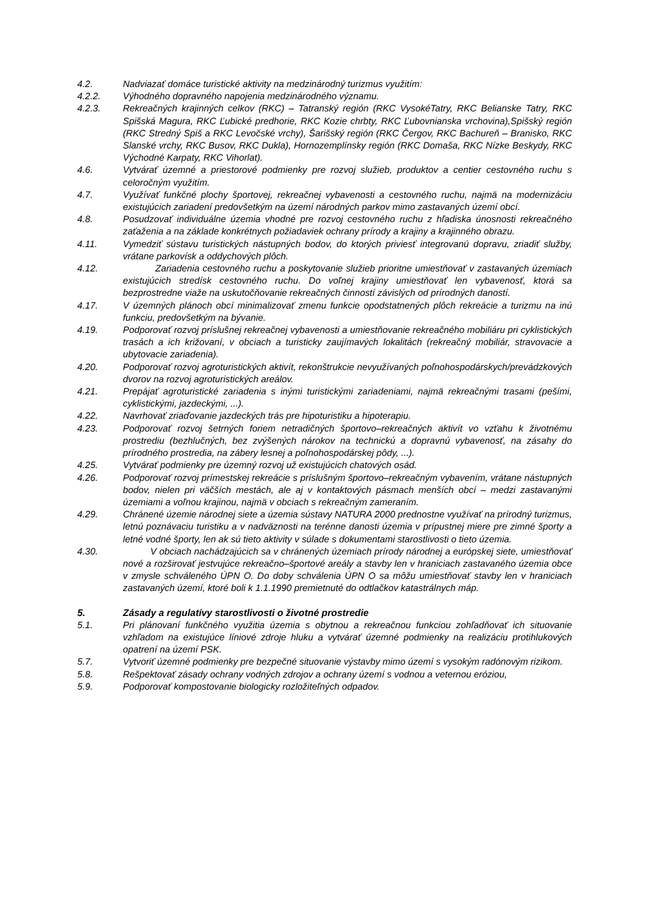4.2. Nadviazať domáce turistické aktivity na medzinárodný turizmus využitím:
4.2.2. Výhodného dopravného napojenia medzinárodného významu.
4.2.3. Rekreačných krajinných celkov (RKC) – Tatranský región (RKC VysokéTatry, RKC Belianske Tatry, RKC Spišská Magura, RKC Ľubické predhorie, RKC Kozie chrbty, RKC Ľubovnianska vrchovina),Spišský región (RKC Stredný Spiš a RKC Levočské vrchy), Šarišský región (RKC Čergov, RKC Bachureň – Branisko, RKC Slanské vrchy, RKC Busov, RKC Dukla), Hornozemplínsky región (RKC Domaša, RKC Nízke Beskydy, RKC Východné Karpaty, RKC Vihorlat).
4.6. Vytvárať územné a priestorové podmienky pre rozvoj služieb, produktov a centier cestovného ruchu s celoročným využitím.
4.7. Využívať funkčné plochy športovej, rekreačnej vybavenosti a cestovného ruchu, najmä na modernizáciu existujúcich zariadení predovšetkým na území národných parkov mimo zastavaných území obcí.
4.8. Posudzovať individuálne územia vhodné pre rozvoj cestovného ruchu z hľadiska únosnosti rekreačného zaťaženia a na základe konkrétnych požiadaviek ochrany prírody a krajiny a krajinného obrazu.
4.11. Vymedziť sústavu turistických nástupných bodov, do ktorých priviesť integrovanú dopravu, zriadiť služby, vrátane parkovísk a oddychových plôch.
4.12. Zariadenia cestovného ruchu a poskytovanie služieb prioritne umiestňovať v zastavaných územiach existujúcich stredísk cestovného ruchu. Do voľnej krajiny umiestňovať len vybavenosť, ktorá sa bezprostredne viaže na uskutočňovanie rekreačných činností závislých od prírodných danos­tí.
4.17. V územných plánoch obcí minimalizovať zmenu funkcie opodstatnených plôch rekreácie a turizmu na inú funkciu, predovšetkým na bývanie.
4.19. Podporovať rozvoj príslušnej rekreačnej vybavenosti a umiestňovanie rekreačného mobiliáru pri cyklistických trasách a ich križovaní, v obciach a turisticky zaujímavých lokalitách (rekreačný mobiliár, stravovacie a ubytovacie zariadenia).
4.20. Podporovať rozvoj agroturistických aktivít, rekonštrukcie nevyužívaných poľnohospodárskych/prevádzkových dvorov na rozvoj agroturistických areálov.
4.21. Prepájať agroturistické zariadenia s inými turistickými zariadeniami, najmä rekreačnými trasami (pešími, cyklistickými, jazdeckými, ...).
4.22. Navrhovať zriaďovanie jazdeckých trás pre hipoturistiku a hipoterapiu.
4.23. Podporovať rozvoj šetrných foriem netradičných športovo–rekreačných aktivít vo vzťahu k životnému prostrediu (bezhlučných, bez zvýšených nárokov na technickú a dopravnú vybavenosť, na zásahy do prírodného prostredia, na zábery lesnej a poľnohospodárskej pôdy, ...).
4.25. Vytvárať podmienky pre územný rozvoj už existujúcich chatových osád.
4.26. Podporovať rozvoj prímestskej rekreácie s príslušným športovo–rekreačným vybavením, vrátane nástupných bodov, nielen pri väčších mestách, ale aj v kontaktových pásmach menších obcí – medzi zastavanými územiami a voľnou krajinou, najmä v obciach s rekreačným zameraním.
4.29. Chránené územie národnej siete a územia sústavy NATURA 2000 prednostne využívať na prírodný turizmus, letnú poznávaciu turistiku a v nadväznosti na terénne danosti územia v prípustnej miere pre zimné športy a letné vodné športy, len ak sú tieto aktivity v súlade s dokumentami starostlivosti o tieto územia.
4.30. V obciach nachádzajúcich sa v chránených územiach prírody národnej a európskej siete, umiestňovať nové a rozširovať jestvujúce rekreačno–športové areály a stavby len v hraniciach zastavaného územia obce v zmysle schváleného ÚPN O. Do doby schválenia ÚPN O sa môžu umiestňovať stavby len v hraniciach zastavaných území, ktoré boli k 1.1.1990 premietnuté do odtlačkov katastrálnych máp.
5. Zásady a regulatívy starostlivosti o životné prostredie
5.1. Pri plánovaní funkčného využitia územia s obytnou a rekreačnou funkciou zohľadňovať ich situovanie vzhľadom na existujúce líniové zdroje hluku a vytvárať územné podmienky na realizáciu protihlukových opatrení na území PSK.
5.7. Vytvoriť územné podmienky pre bezpečné situovanie výstavby mimo území s vysokým radónovým rizikom.
5.8. Rešpektovať zásady ochrany vodných zdrojov a ochrany území s vodnou a veternou eróziou,
5.9. Podporovať kompostovanie biologicky rozložiteľných odpadov.